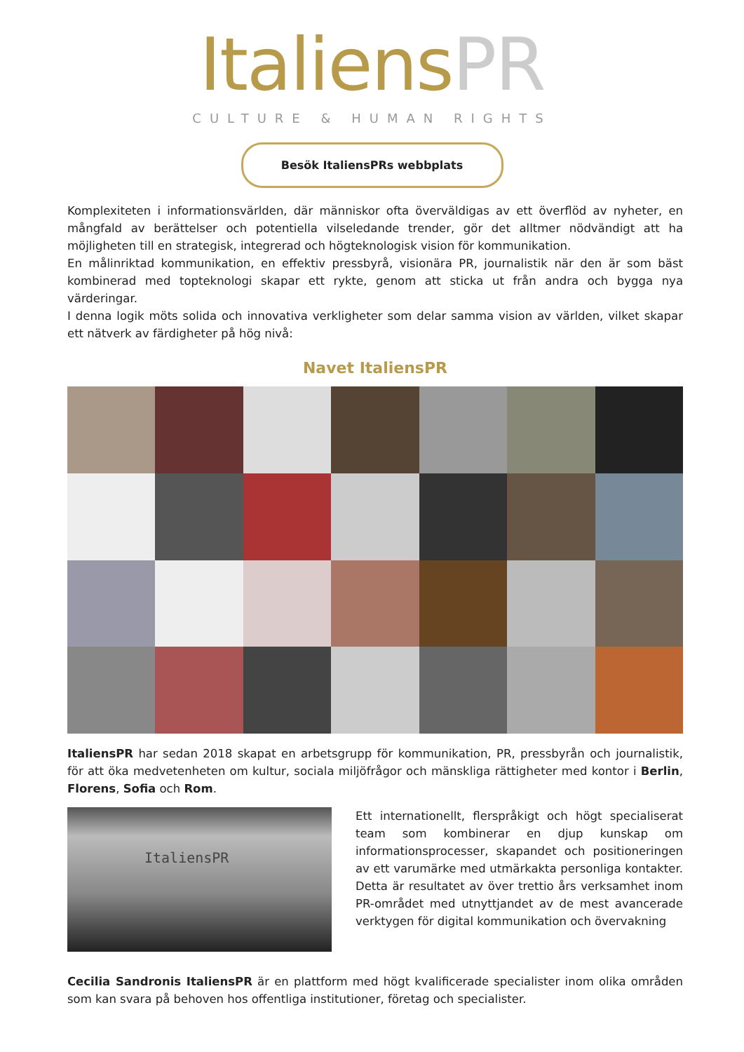ItaliensPR
CULTURE & HUMAN RIGHTS
Besök ItaliensPRs webbplats
Komplexiteten i informationsvärlden, där människor ofta överväldigas av ett överflöd av nyheter, en mångfald av berättelser och potentiella vilseledande trender, gör det alltmer nödvändigt att ha möjligheten till en strategisk, integrerad och högteknologisk vision för kommunikation.
En målinriktad kommunikation, en effektiv pressbyrå, visionära PR, journalistik när den är som bäst kombinerad med topteknologi skapar ett rykte, genom att sticka ut från andra och bygga nya värderingar.
I denna logik möts solida och innovativa verkligheter som delar samma vision av världen, vilket skapar ett nätverk av färdigheter på hög nivå:
Navet ItaliensPR
ItaliensPR har sedan 2018 skapat en arbetsgrupp för kommunikation, PR, pressbyrån och journalistik, för att öka medvetenheten om kultur, sociala miljöfrågor och mänskliga rättigheter med kontor i Berlin, Florens, Sofia och Rom.
ItaliensPR
Ett internationellt, flerspråkigt och högt specialiserat team som kombinerar en djup kunskap om informationsprocesser, skapandet och positioneringen av ett varumärke med utmärkakta personliga kontakter. Detta är resultatet av över trettio års verksamhet inom PR-området med utnyttjandet av de mest avancerade verktygen för digital kommunikation och övervakning
Cecilia Sandronis ItaliensPR är en plattform med högt kvalificerade specialister inom olika områden som kan svara på behoven hos offentliga institutioner, företag och specialister.